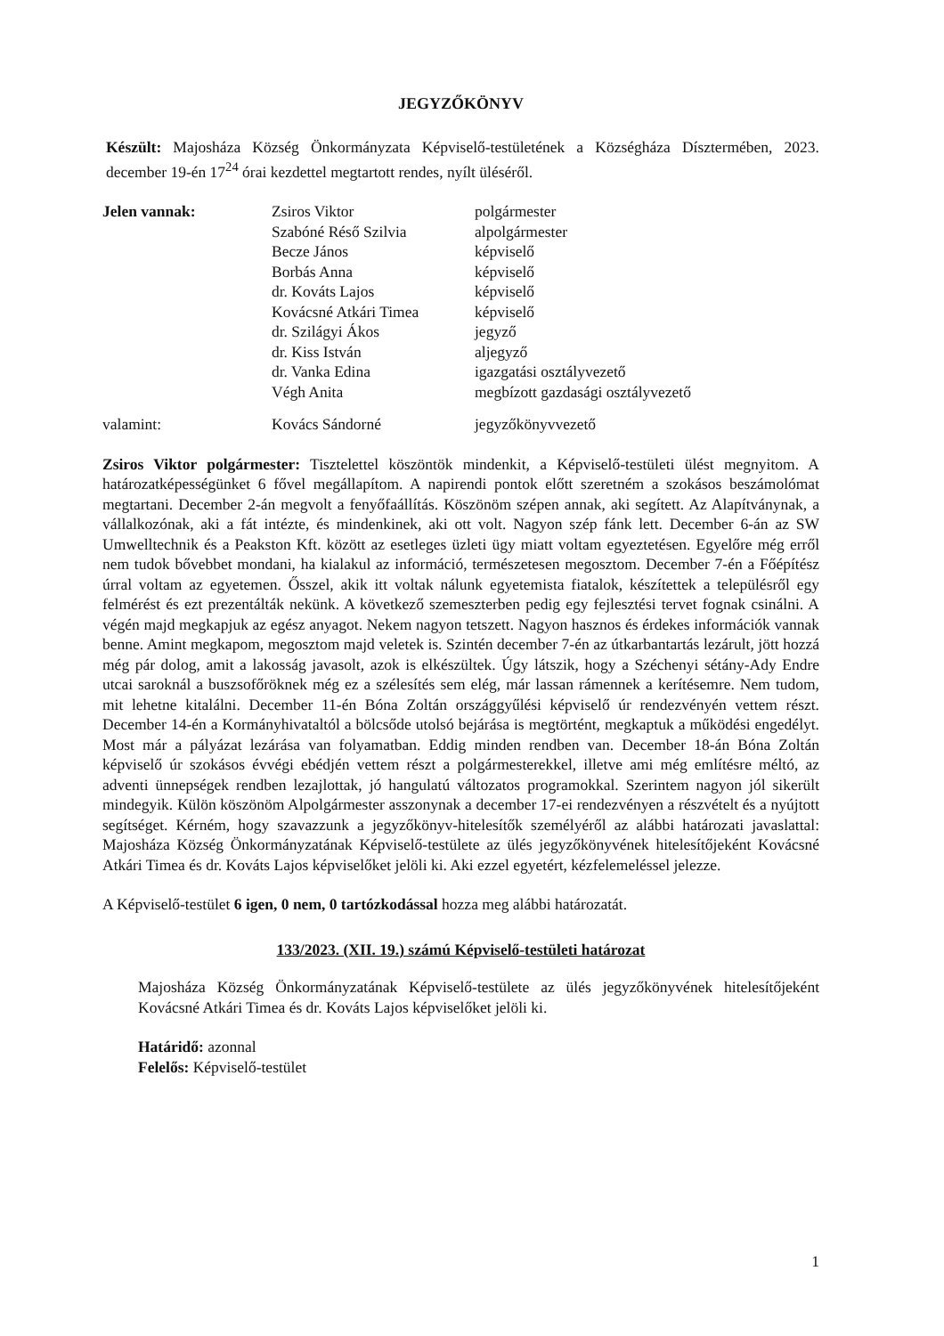JEGYZŐKÖNYV
Készült: Majosháza Község Önkormányzata Képviselő-testületének a Községháza Dísztermében, 2023. december 19-én 17<sup>24</sup> órai kezdettel megtartott rendes, nyílt üléséről.
Jelen vannak:
Zsiros Viktor
Szabóné Réső Szilvia
Becze János
Borbás Anna
dr. Kováts Lajos
Kovácsné Atkári Timea
dr. Szilágyi Ákos
dr. Kiss István
dr. Vanka Edina
Végh Anita
polgármester
alpolgármester
képviselő
képviselő
képviselő
képviselő
jegyző
aljegyző
igazgatási osztályvezető
megbízott gazdasági osztályvezető
valamint:
Kovács Sándorné
jegyzőkönyvvezető
Zsiros Viktor polgármester: Tisztelettel köszöntök mindenkit, a Képviselő-testületi ülést megnyitom. A határozatképességünket 6 fővel megállapítom. A napirendi pontok előtt szeretném a szokásos beszámolómat megtartani. December 2-án megvolt a fenyőfaállítás. Köszönöm szépen annak, aki segített. Az Alapítványnak, a vállalkozónak, aki a fát intézte, és mindenkinek, aki ott volt. Nagyon szép fánk lett. December 6-án az SW Umwelltechnik és a Peakston Kft. között az esetleges üzleti ügy miatt voltam egyeztetésen. Egyelőre még erről nem tudok bővebbet mondani, ha kialakul az információ, természetesen megosztom. December 7-én a Főépítész úrral voltam az egyetemen. Ősszel, akik itt voltak nálunk egyetemista fiatalok, készítettek a településről egy felmérést és ezt prezentálták nekünk. A következő szemeszterben pedig egy fejlesztési tervet fognak csinálni. A végén majd megkapjuk az egész anyagot. Nekem nagyon tetszett. Nagyon hasznos és érdekes információk vannak benne. Amint megkapom, megosztom majd veletek is. Szintén december 7-én az útkarbantartás lezárult, jött hozzá még pár dolog, amit a lakosság javasolt, azok is elkészültek. Úgy látszik, hogy a Széchenyi sétány-Ady Endre utcai saroknál a buszsofőröknek még ez a szélesítés sem elég, már lassan rámennek a kerítésemre. Nem tudom, mit lehetne kitalálni. December 11-én Bóna Zoltán országgyűlési képviselő úr rendezvényén vettem részt. December 14-én a Kormányhivataltól a bölcsőde utolsó bejárása is megtörtént, megkaptuk a működési engedélyt. Most már a pályázat lezárása van folyamatban. Eddig minden rendben van. December 18-án Bóna Zoltán képviselő úr szokásos évvégi ebédjén vettem részt a polgármesterekkel, illetve ami még említésre méltó, az adventi ünnepségek rendben lezajlottak, jó hangulatú változatos programokkal. Szerintem nagyon jól sikerült mindegyik. Külön köszönöm Alpolgármester asszonynak a december 17-ei rendezvényen a részvételt és a nyújtott segítséget. Kérném, hogy szavazzunk a jegyzőkönyv-hitelesítők személyéről az alábbi határozati javaslattal: Majosháza Község Önkormányzatának Képviselő-testülete az ülés jegyzőkönyvének hitelesítőjeként Kovácsné Atkári Timea és dr. Kováts Lajos képviselőket jelöli ki. Aki ezzel egyetért, kézfelemeléssel jelezze.
A Képviselő-testület 6 igen, 0 nem, 0 tartózkodással hozza meg alábbi határozatát.
133/2023. (XII. 19.) számú Képviselő-testületi határozat
Majosháza Község Önkormányzatának Képviselő-testülete az ülés jegyzőkönyvének hitelesítőjeként Kovácsné Atkári Timea és dr. Kováts Lajos képviselőket jelöli ki.
Határidő: azonnal
Felelős: Képviselő-testület
1